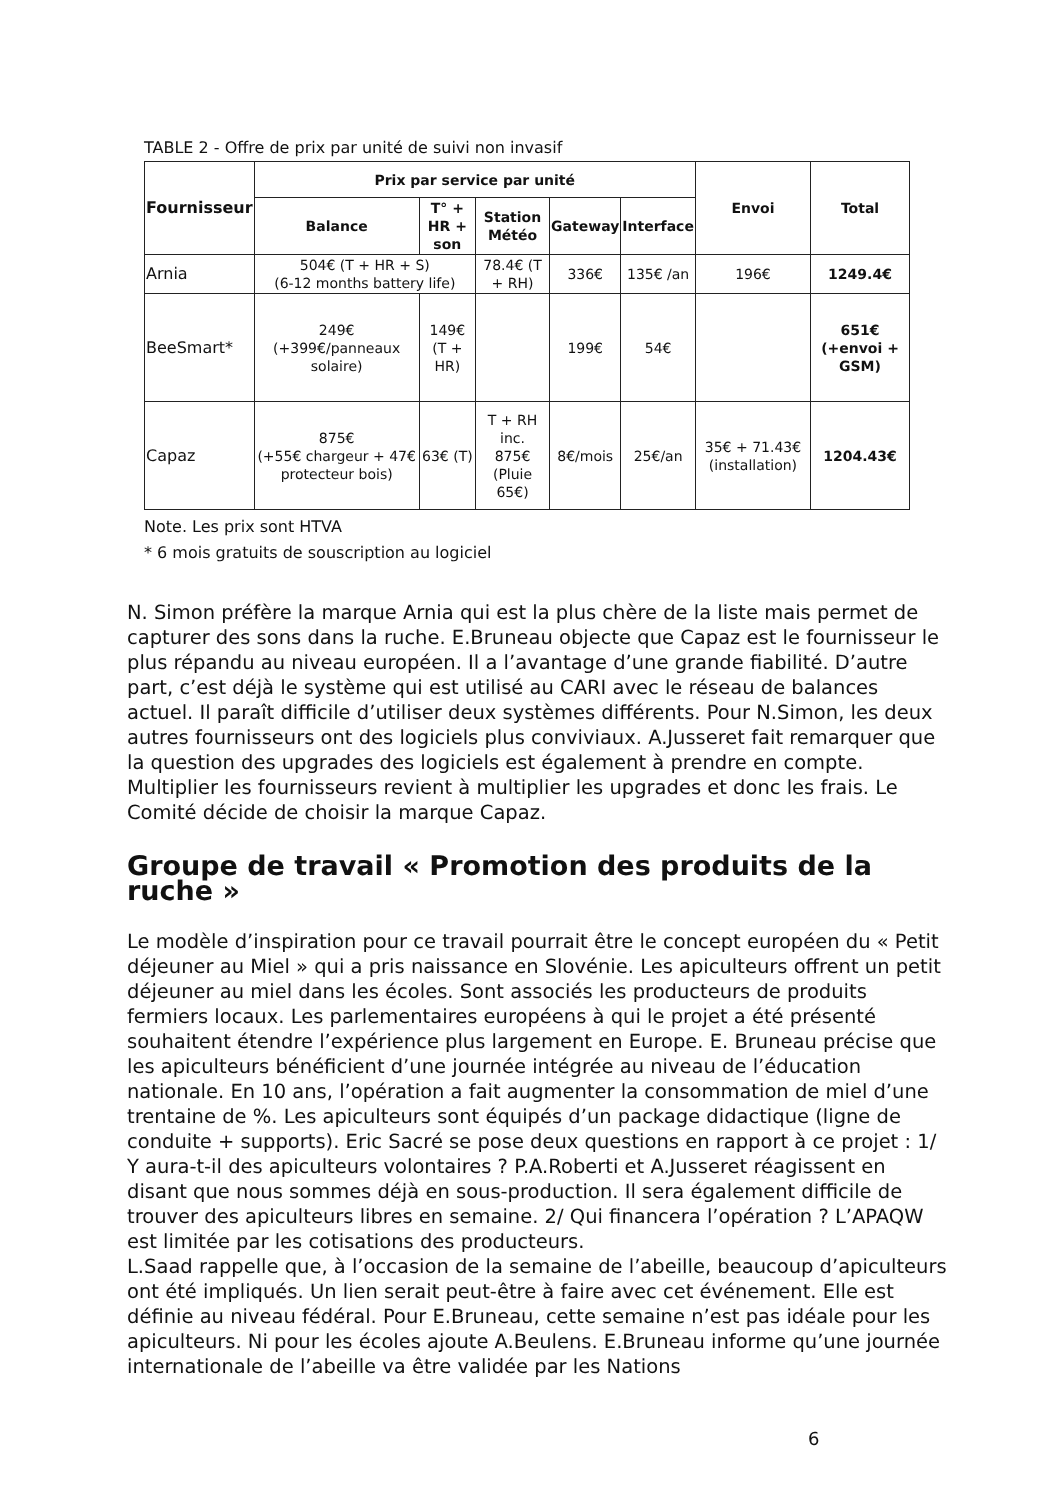TABLE 2 - Offre de prix par unité de suivi non invasif
| Fournisseur | Prix par service par unité | | | | | Envoi | Total |
| --- | --- | --- | --- | --- | --- | --- | --- |
| | Balance | T° + HR + son | Station Météo | Gateway | Interface | | |
| Arnia | 504€ (T + HR + S) (6-12 months battery life) | | 78.4€ (T + RH) | 336€ | 135€ /an | 196€ | 1249.4€ |
| BeeSmart* | 249€ (+399€/panneaux solaire) | 149€ (T + HR) | | 199€ | 54€ | | 651€ (+envoi + GSM) |
| Capaz | 875€ (+55€ chargeur + 47€ protecteur bois) | 63€ (T) | T + RH inc. 875€ (Pluie 65€) | 8€/mois | 25€/an | 35€ + 71.43€ (installation) | 1204.43€ |
Note. Les prix sont HTVA
* 6 mois gratuits de souscription au logiciel
N. Simon préfère la marque Arnia qui est la plus chère de la liste mais permet de capturer des sons dans la ruche. E.Bruneau objecte que Capaz est le fournisseur le plus répandu au niveau européen. Il a l’avantage d’une grande fiabilité. D’autre part, c’est déjà le système qui est utilisé au CARI avec le réseau de balances actuel. Il paraît difficile d’utiliser deux systèmes différents. Pour N.Simon, les deux autres fournisseurs ont des logiciels plus conviviaux. A.Jusseret fait remarquer que la question des upgrades des logiciels est également à prendre en compte. Multiplier les fournisseurs revient à multiplier les upgrades et donc les frais. Le Comité décide de choisir la marque Capaz.
Groupe de travail « Promotion des produits de la ruche »
Le modèle d’inspiration pour ce travail pourrait être le concept européen du « Petit déjeuner au Miel » qui a pris naissance en Slovénie. Les apiculteurs offrent un petit déjeuner au miel dans les écoles. Sont associés les producteurs de produits fermiers locaux. Les parlementaires européens à qui le projet a été présenté souhaitent étendre l’expérience plus largement en Europe. E. Bruneau précise que les apiculteurs bénéficient d’une journée intégrée au niveau de l’éducation nationale. En 10 ans, l’opération a fait augmenter la consommation de miel d’une trentaine de %. Les apiculteurs sont équipés d’un package didactique (ligne de conduite + supports). Eric Sacré se pose deux questions en rapport à ce projet : 1/ Y aura-t-il des apiculteurs volontaires ? P.A.Roberti et A.Jusseret réagissent en disant que nous sommes déjà en sous-production. Il sera également difficile de trouver des apiculteurs libres en semaine. 2/ Qui financera l’opération ? L’APAQW est limitée par les cotisations des producteurs.
L.Saad rappelle que, à l’occasion de la semaine de l’abeille, beaucoup d’apiculteurs ont été impliqués. Un lien serait peut-être à faire avec cet événement. Elle est définie au niveau fédéral. Pour E.Bruneau, cette semaine n’est pas idéale pour les apiculteurs. Ni pour les écoles ajoute A.Beulens. E.Bruneau informe qu’une journée internationale de l’abeille va être validée par les Nations
6